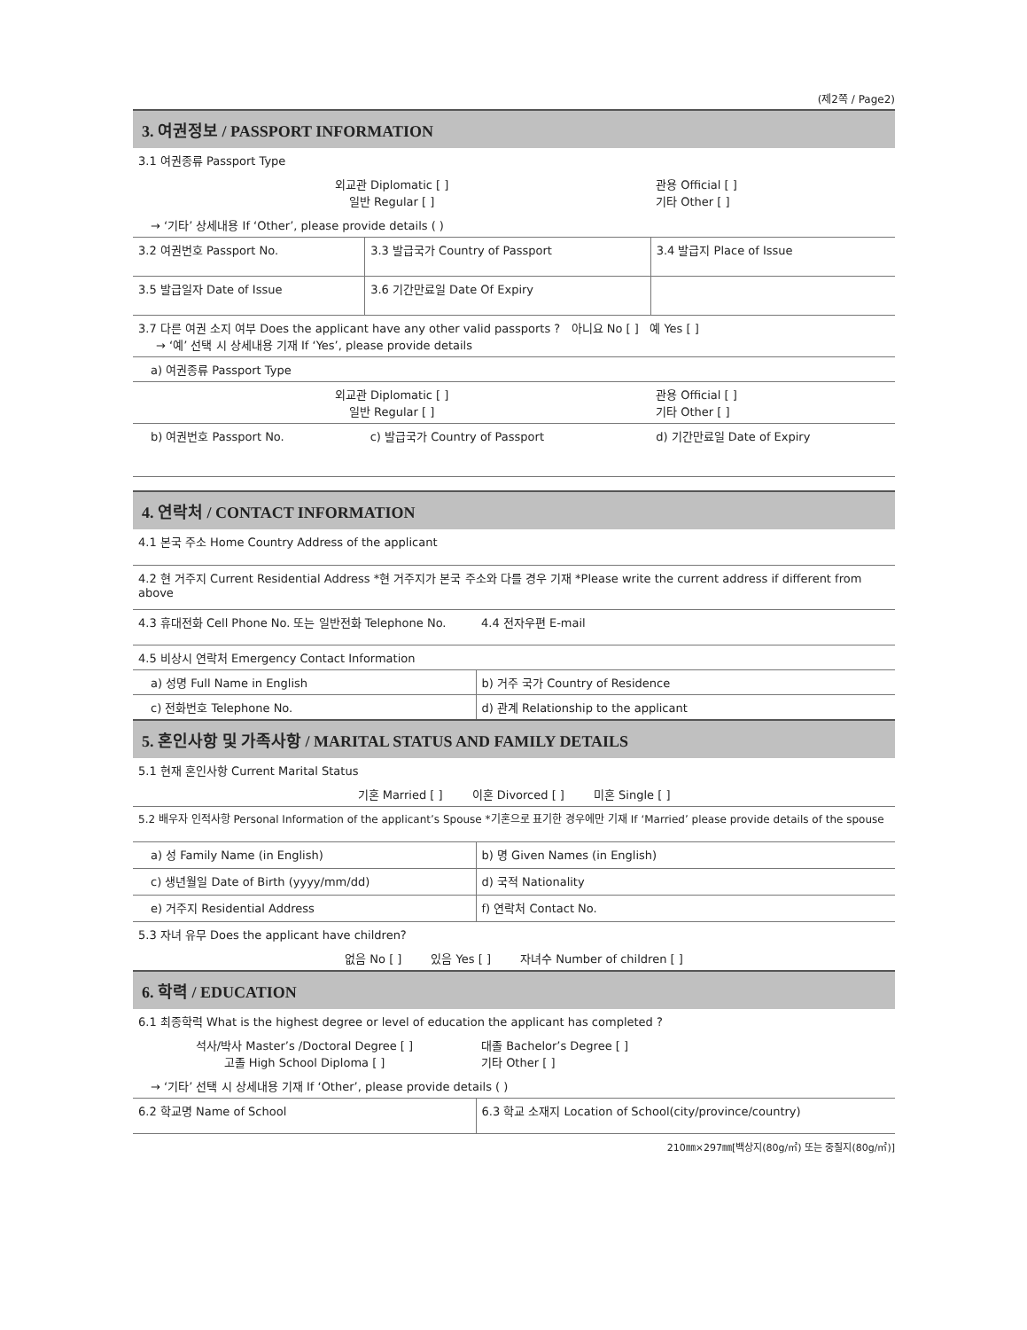(제2쪽 / Page2)
| 3. 여권정보 / PASSPORT INFORMATION | | |
| 3.1 여권종류 Passport Type | | |
| 외교관 Diplomatic [ ] 일반 Regular [ ] | | 관용 Official [ ] 기타 Other [ ] |
| → ‘기타’ 상세내용 If ‘Other’, please provide details ( ) | | |
| 3.2 여권번호 Passport No. | 3.3 발급국가 Country of Passport | 3.4 발급지 Place of Issue |
| 3.5 발급일자 Date of Issue | 3.6 기간만료일 Date Of Expiry | |
| 3.7 다른 여권 소지 여부 Does the applicant have any other valid passports ? 아니요 No [ ] 예 Yes [ ] → ‘예’ 선택 시 상세내용 기재 If ‘Yes’, please provide details | | |
| a) 여권종류 Passport Type | | |
| 외교관 Diplomatic [ ] 일반 Regular [ ] | | 관용 Official [ ] 기타 Other [ ] |
| b) 여권번호 Passport No. | c) 발급국가 Country of Passport | d) 기간만료일 Date of Expiry |
| 4. 연락처 / CONTACT INFORMATION | |
| 4.1 본국 주소 Home Country Address of the applicant | |
| 4.2 현 거주지 Current Residential Address *현 거주지가 본국 주소와 다를 경우 기재 *Please write the current address if different from above | |
| 4.3 휴대전화 Cell Phone No. 또는 일반전화 Telephone No. | 4.4 전자우편 E-mail |
| 4.5 비상시 연락처 Emergency Contact Information | |
| a) 성명 Full Name in English | b) 거주 국가 Country of Residence |
| c) 전화번호 Telephone No. | d) 관계 Relationship to the applicant |
| 5. 혼인사항 및 가족사항 / MARITAL STATUS AND FAMILY DETAILS | |
| 5.1 현재 혼인사항 Current Marital Status | |
| 기혼 Married [ ] 이혼 Divorced [ ] 미혼 Single [ ] | |
| 5.2 배우자 인적사항 Personal Information of the applicant’s Spouse *기혼으로 표기한 경우에만 기재 If ‘Married’ please provide details of the spouse | |
| a) 성 Family Name (in English) | b) 명 Given Names (in English) |
| c) 생년월일 Date of Birth (yyyy/mm/dd) | d) 국적 Nationality |
| e) 거주지 Residential Address | f) 연락처 Contact No. |
| 5.3 자녀 유무 Does the applicant have children? | |
| 없음 No [ ] 있음 Yes [ ] 자녀수 Number of children [ ] | |
| 6. 학력 / EDUCATION | |
| 6.1 최종학력 What is the highest degree or level of education the applicant has completed ? | |
| 석사/박사 Master’s /Doctoral Degree [ ] 고졸 High School Diploma [ ] | 대졸 Bachelor’s Degree [ ] 기타 Other [ ] |
| → ‘기타’ 선택 시 상세내용 기재 If ‘Other’, please provide details ( ) | |
| 6.2 학교명 Name of School | 6.3 학교 소재지 Location of School(city/province/country) |
210㎜×297㎜[백상지(80g/㎡) 또는 중질지(80g/㎡)]